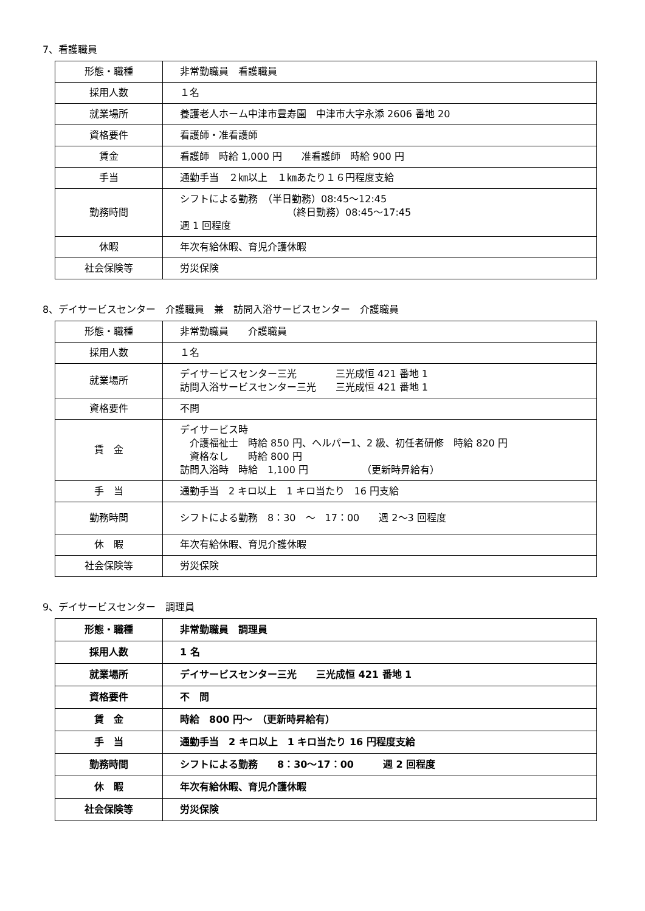7、看護職員
| 形態・職種 | 非常勤職員 看護職員 |
| 採用人数 | １名 |
| 就業場所 | 養護老人ホーム中津市豊寿園 中津市大字永添 2606 番地 20 |
| 資格要件 | 看護師・准看護師 |
| 賃金 | 看護師 時給 1,000 円 准看護師 時給 900 円 |
| 手当 | 通勤手当 ２㎞以上 １㎞あたり１６円程度支給 |
| 勤務時間 | シフトによる勤務 （半日勤務）08:45～12:45 （終日勤務）08:45～17:45 週 1 回程度 |
| 休暇 | 年次有給休暇、育児介護休暇 |
| 社会保険等 | 労災保険 |
8、デイサービスセンター　介護職員　兼　訪問入浴サービスセンター　介護職員
| 形態・職種 | 非常勤職員 介護職員 |
| 採用人数 | １名 |
| 就業場所 | デイサービスセンター三光 三光成恒 421 番地 1 訪問入浴サービスセンター三光 三光成恒 421 番地 1 |
| 資格要件 | 不問 |
| 賃 金 | デイサービス時 介護福祉士 時給 850 円、ヘルパー1、2 級、初任者研修 時給 820 円 資格なし 時給 800 円 訪問入浴時 時給 1,100 円 （更新時昇給有） |
| 手 当 | 通勤手当 2 キロ以上 1 キロ当たり 16 円支給 |
| 勤務時間 | シフトによる勤務 8：30 ～ 17：00 週 2～3 回程度 |
| 休 暇 | 年次有給休暇、育児介護休暇 |
| 社会保険等 | 労災保険 |
9、デイサービスセンター　調理員
| 形態・職種 | 非常勤職員 調理員 |
| 採用人数 | 1 名 |
| 就業場所 | デイサービスセンター三光 三光成恒 421 番地 1 |
| 資格要件 | 不 問 |
| 賃 金 | 時給 800 円～ （更新時昇給有） |
| 手 当 | 通勤手当 2 キロ以上 1 キロ当たり 16 円程度支給 |
| 勤務時間 | シフトによる勤務 8：30～17：00 週 2 回程度 |
| 休 暇 | 年次有給休暇、育児介護休暇 |
| 社会保険等 | 労災保険 |